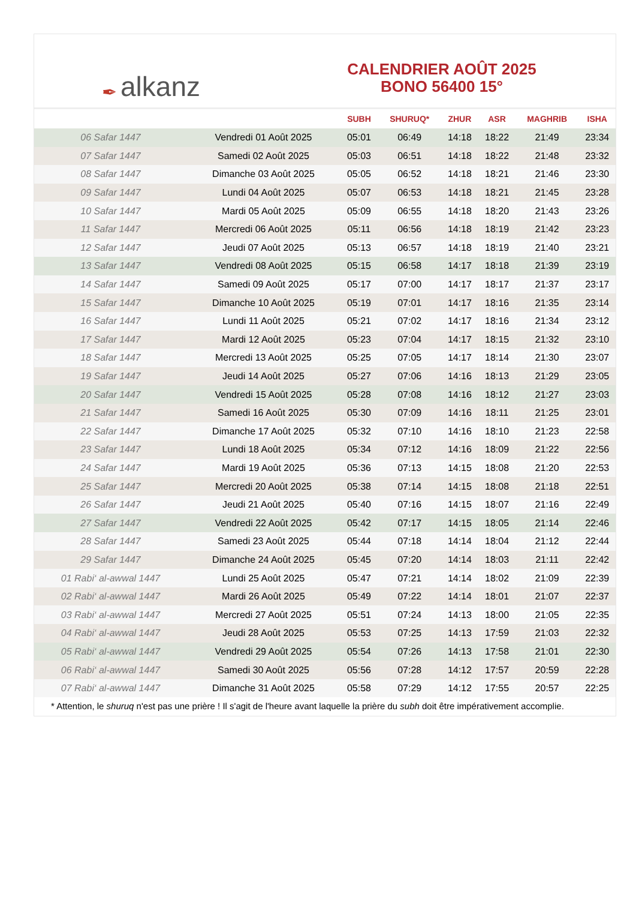✒ alkanz
CALENDRIER AOÛT 2025
BONO 56400 15°
| | | SUBH | SHURUQ* | ZHUR | ASR | MAGHRIB | ISHA |
| --- | --- | --- | --- | --- | --- | --- | --- |
| 06 Safar 1447 | Vendredi 01 Août 2025 | 05:01 | 06:49 | 14:18 | 18:22 | 21:49 | 23:34 |
| 07 Safar 1447 | Samedi 02 Août 2025 | 05:03 | 06:51 | 14:18 | 18:22 | 21:48 | 23:32 |
| 08 Safar 1447 | Dimanche 03 Août 2025 | 05:05 | 06:52 | 14:18 | 18:21 | 21:46 | 23:30 |
| 09 Safar 1447 | Lundi 04 Août 2025 | 05:07 | 06:53 | 14:18 | 18:21 | 21:45 | 23:28 |
| 10 Safar 1447 | Mardi 05 Août 2025 | 05:09 | 06:55 | 14:18 | 18:20 | 21:43 | 23:26 |
| 11 Safar 1447 | Mercredi 06 Août 2025 | 05:11 | 06:56 | 14:18 | 18:19 | 21:42 | 23:23 |
| 12 Safar 1447 | Jeudi 07 Août 2025 | 05:13 | 06:57 | 14:18 | 18:19 | 21:40 | 23:21 |
| 13 Safar 1447 | Vendredi 08 Août 2025 | 05:15 | 06:58 | 14:17 | 18:18 | 21:39 | 23:19 |
| 14 Safar 1447 | Samedi 09 Août 2025 | 05:17 | 07:00 | 14:17 | 18:17 | 21:37 | 23:17 |
| 15 Safar 1447 | Dimanche 10 Août 2025 | 05:19 | 07:01 | 14:17 | 18:16 | 21:35 | 23:14 |
| 16 Safar 1447 | Lundi 11 Août 2025 | 05:21 | 07:02 | 14:17 | 18:16 | 21:34 | 23:12 |
| 17 Safar 1447 | Mardi 12 Août 2025 | 05:23 | 07:04 | 14:17 | 18:15 | 21:32 | 23:10 |
| 18 Safar 1447 | Mercredi 13 Août 2025 | 05:25 | 07:05 | 14:17 | 18:14 | 21:30 | 23:07 |
| 19 Safar 1447 | Jeudi 14 Août 2025 | 05:27 | 07:06 | 14:16 | 18:13 | 21:29 | 23:05 |
| 20 Safar 1447 | Vendredi 15 Août 2025 | 05:28 | 07:08 | 14:16 | 18:12 | 21:27 | 23:03 |
| 21 Safar 1447 | Samedi 16 Août 2025 | 05:30 | 07:09 | 14:16 | 18:11 | 21:25 | 23:01 |
| 22 Safar 1447 | Dimanche 17 Août 2025 | 05:32 | 07:10 | 14:16 | 18:10 | 21:23 | 22:58 |
| 23 Safar 1447 | Lundi 18 Août 2025 | 05:34 | 07:12 | 14:16 | 18:09 | 21:22 | 22:56 |
| 24 Safar 1447 | Mardi 19 Août 2025 | 05:36 | 07:13 | 14:15 | 18:08 | 21:20 | 22:53 |
| 25 Safar 1447 | Mercredi 20 Août 2025 | 05:38 | 07:14 | 14:15 | 18:08 | 21:18 | 22:51 |
| 26 Safar 1447 | Jeudi 21 Août 2025 | 05:40 | 07:16 | 14:15 | 18:07 | 21:16 | 22:49 |
| 27 Safar 1447 | Vendredi 22 Août 2025 | 05:42 | 07:17 | 14:15 | 18:05 | 21:14 | 22:46 |
| 28 Safar 1447 | Samedi 23 Août 2025 | 05:44 | 07:18 | 14:14 | 18:04 | 21:12 | 22:44 |
| 29 Safar 1447 | Dimanche 24 Août 2025 | 05:45 | 07:20 | 14:14 | 18:03 | 21:11 | 22:42 |
| 01 Rabi‘ al-awwal 1447 | Lundi 25 Août 2025 | 05:47 | 07:21 | 14:14 | 18:02 | 21:09 | 22:39 |
| 02 Rabi‘ al-awwal 1447 | Mardi 26 Août 2025 | 05:49 | 07:22 | 14:14 | 18:01 | 21:07 | 22:37 |
| 03 Rabi‘ al-awwal 1447 | Mercredi 27 Août 2025 | 05:51 | 07:24 | 14:13 | 18:00 | 21:05 | 22:35 |
| 04 Rabi‘ al-awwal 1447 | Jeudi 28 Août 2025 | 05:53 | 07:25 | 14:13 | 17:59 | 21:03 | 22:32 |
| 05 Rabi‘ al-awwal 1447 | Vendredi 29 Août 2025 | 05:54 | 07:26 | 14:13 | 17:58 | 21:01 | 22:30 |
| 06 Rabi‘ al-awwal 1447 | Samedi 30 Août 2025 | 05:56 | 07:28 | 14:12 | 17:57 | 20:59 | 22:28 |
| 07 Rabi‘ al-awwal 1447 | Dimanche 31 Août 2025 | 05:58 | 07:29 | 14:12 | 17:55 | 20:57 | 22:25 |
* Attention, le shuruq n'est pas une prière ! Il s'agit de l'heure avant laquelle la prière du subh doit être impérativement accomplie.